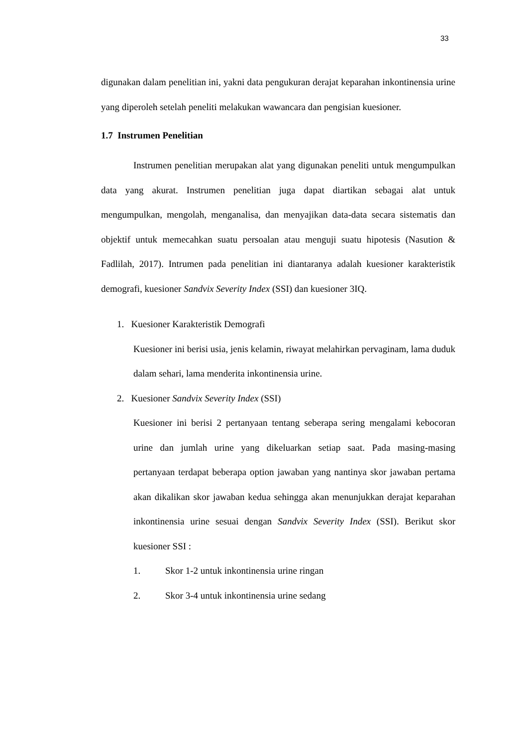33
digunakan dalam penelitian ini, yakni data pengukuran derajat keparahan inkontinensia urine yang diperoleh setelah peneliti melakukan wawancara dan pengisian kuesioner.
1.7 Instrumen Penelitian
Instrumen penelitian merupakan alat yang digunakan peneliti untuk mengumpulkan data yang akurat. Instrumen penelitian juga dapat diartikan sebagai alat untuk mengumpulkan, mengolah, menganalisa, dan menyajikan data-data secara sistematis dan objektif untuk memecahkan suatu persoalan atau menguji suatu hipotesis (Nasution & Fadlilah, 2017). Intrumen pada penelitian ini diantaranya adalah kuesioner karakteristik demografi, kuesioner Sandvix Severity Index (SSI) dan kuesioner 3IQ.
1. Kuesioner Karakteristik Demografi
Kuesioner ini berisi usia, jenis kelamin, riwayat melahirkan pervaginam, lama duduk dalam sehari, lama menderita inkontinensia urine.
2. Kuesioner Sandvix Severity Index (SSI)
Kuesioner ini berisi 2 pertanyaan tentang seberapa sering mengalami kebocoran urine dan jumlah urine yang dikeluarkan setiap saat. Pada masing-masing pertanyaan terdapat beberapa option jawaban yang nantinya skor jawaban pertama akan dikalikan skor jawaban kedua sehingga akan menunjukkan derajat keparahan inkontinensia urine sesuai dengan Sandvix Severity Index (SSI). Berikut skor kuesioner SSI :
1. Skor 1-2 untuk inkontinensia urine ringan
2. Skor 3-4 untuk inkontinensia urine sedang